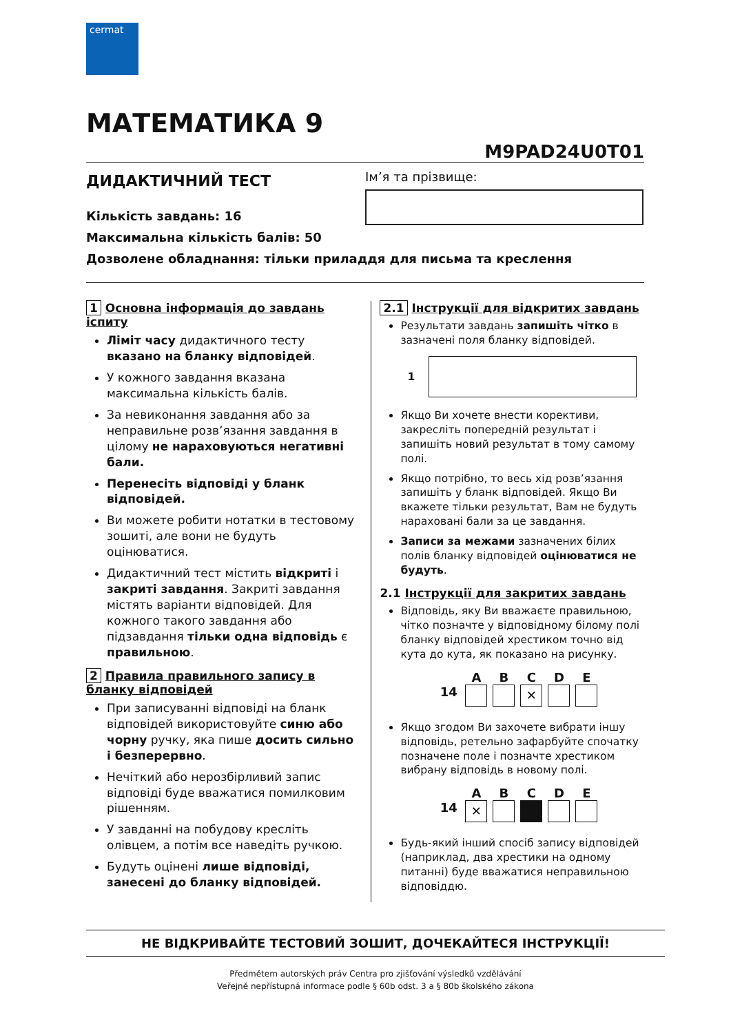cermat
МАТЕМАТИКА 9
M9PAD24U0T01
ДИДАКТИЧНИЙ ТЕСТ
Кількість завдань: 16
Максимальна кількість балів: 50
Дозволене обладнання: тільки приладдя для письма та креслення
Ім’я та прізвище:
1 Основна інформація до завдань іспиту
Ліміт часу дидактичного тесту вказано на бланку відповідей.
У кожного завдання вказана максимальна кількість балів.
За невиконання завдання або за неправильне розв’язання завдання в цілому не нараховуються негативні бали.
Перенесіть відповіді у бланк відповідей.
Ви можете робити нотатки в тестовому зошиті, але вони не будуть оцінюватися.
Дидактичний тест містить відкриті і закриті завдання. Закриті завдання містять варіанти відповідей. Для кожного такого завдання або підзавдання тільки одна відповідь є правильною.
2 Правила правильного запису в бланку відповідей
При записуванні відповіді на бланк відповідей використовуйте синю або чорну ручку, яка пише досить сильно і безперервно.
Нечіткий або нерозбірливий запис відповіді буде вважатися помилковим рішенням.
У завданні на побудову кресліть олівцем, а потім все наведіть ручкою.
Будуть оцінені лише відповіді, занесені до бланку відповідей.
2.1 Інструкції для відкритих завдань
Результати завдань запишіть чітко в зазначені поля бланку відповідей.
1
Якщо Ви хочете внести корективи, закресліть попередній результат і запишіть новий результат в тому самому полі.
Якщо потрібно, то весь хід розв’язання запишіть у бланк відповідей. Якщо Ви вкажете тільки результат, Вам не будуть нараховані бали за це завдання.
Записи за межами зазначених білих полів бланку відповідей оцінюватися не будуть.
2.1 Інструкції для закритих завдань
Відповідь, яку Ви вважаєте правильною, чітко позначте у відповідному білому полі бланку відповідей хрестиком точно від кута до кута, як показано на рисунку.
A
B
C
D
E
14
✕
Якщо згодом Ви захочете вибрати іншу відповідь, ретельно зафарбуйте спочатку позначене поле і позначте хрестиком вибрану відповідь в новому полі.
A
B
C
D
E
14
✕
Будь-який інший спосіб запису відповідей (наприклад, два хрестики на одному питанні) буде вважатися неправильною відповіддю.
НЕ ВІДКРИВАЙТЕ ТЕСТОВИЙ ЗОШИТ, ДОЧЕКАЙТЕСЯ ІНСТРУКЦІЇ!
Předmětem autorských práv Centra pro zjišťování výsledků vzdělávání
Veřejně nepřístupná informace podle § 60b odst. 3 a § 80b školského zákona